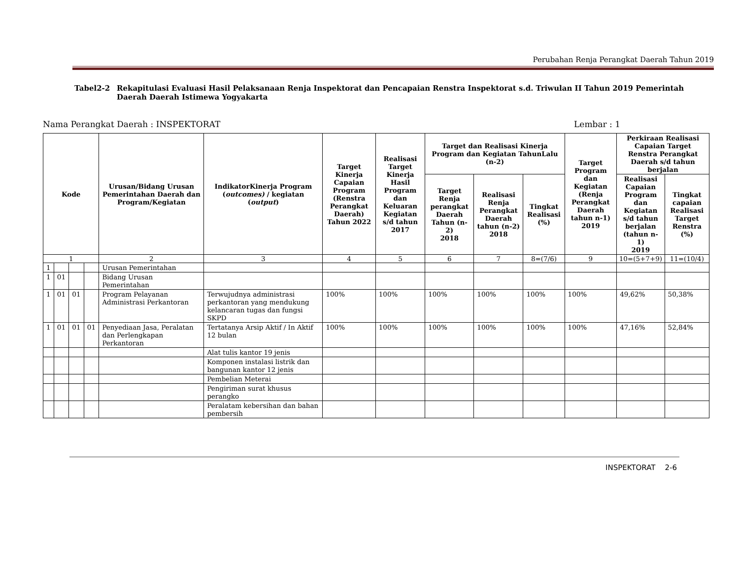Perubahan Renja Perangkat Daerah Tahun 2019
Tabel2-2 Rekapitulasi Evaluasi Hasil Pelaksanaan Renja Inspektorat dan Pencapaian Renstra Inspektorat s.d. Triwulan II Tahun 2019 Pemerintah Daerah Daerah Istimewa Yogyakarta
Nama Perangkat Daerah : INSPEKTORAT
Lembar : 1
| Kode | | | | Urusan/Bidang Urusan Pemerintahan Daerah dan Program/Kegiatan | IndikatorKinerja Program ( outcomes) / kegiatan ( output ) | Target Kinerja Capaian Program (Renstra Perangkat Daerah) Tahun 2022 | Realisasi Target Kinerja Hasil Program dan Keluaran Kegiatan s/d tahun 2017 | Target dan Realisasi Kinerja Program dan Kegiatan TahunLalu (n-2) | | | Target Program dan Kegiatan (Renja Perangkat Daerah tahun n-1) 2019 | Perkiraan Realisasi Capaian Target Renstra Perangkat Daerah s/d tahun berjalan | |
| --- | --- | --- | --- | --- | --- | --- | --- | --- | --- | --- | --- | --- | --- |
| | | | | | | | | Target Renja perangkat Daerah Tahun (n-2) 2018 | Realisasi Renja Perangkat Daerah tahun (n-2) 2018 | Tingkat Realisasi (%) | | Realisasi Capaian Program dan Kegiatan s/d tahun berjalan (tahun n-1) 2019 | Tingkat capaian Realisasi Target Renstra (%) |
| 1 | | | | 2 | 3 | 4 | 5 | 6 | 7 | 8=(7/6) | 9 | 10=(5+7+9) | 11=(10/4) |
| 1 | | | | Urusan Pemerintahan | | | | | | | | | |
| 1 | 01 | | | Bidang Urusan Pemerintahan | | | | | | | | | |
| 1 | 01 | 01 | | Program Pelayanan Administrasi Perkantoran | Terwujudnya administrasi perkantoran yang mendukung kelancaran tugas dan fungsi SKPD | 100% | 100% | 100% | 100% | 100% | 100% | 49,62% | 50,38% |
| 1 | 01 | 01 | 01 | Penyediaan Jasa, Peralatan dan Perlengkapan Perkantoran | Tertatanya Arsip Aktif / In Aktif 12 bulan | 100% | 100% | 100% | 100% | 100% | 100% | 47,16% | 52,84% |
| | | | | | Alat tulis kantor 19 jenis | | | | | | | | |
| | | | | | Komponen instalasi listrik dan bangunan kantor 12 jenis | | | | | | | | |
| | | | | | Pembelian Meterai | | | | | | | | |
| | | | | | Pengiriman surat khusus perangko | | | | | | | | |
| | | | | | Peralatam kebersihan dan bahan pembersih | | | | | | | | |
INSPEKTORAT 2-6